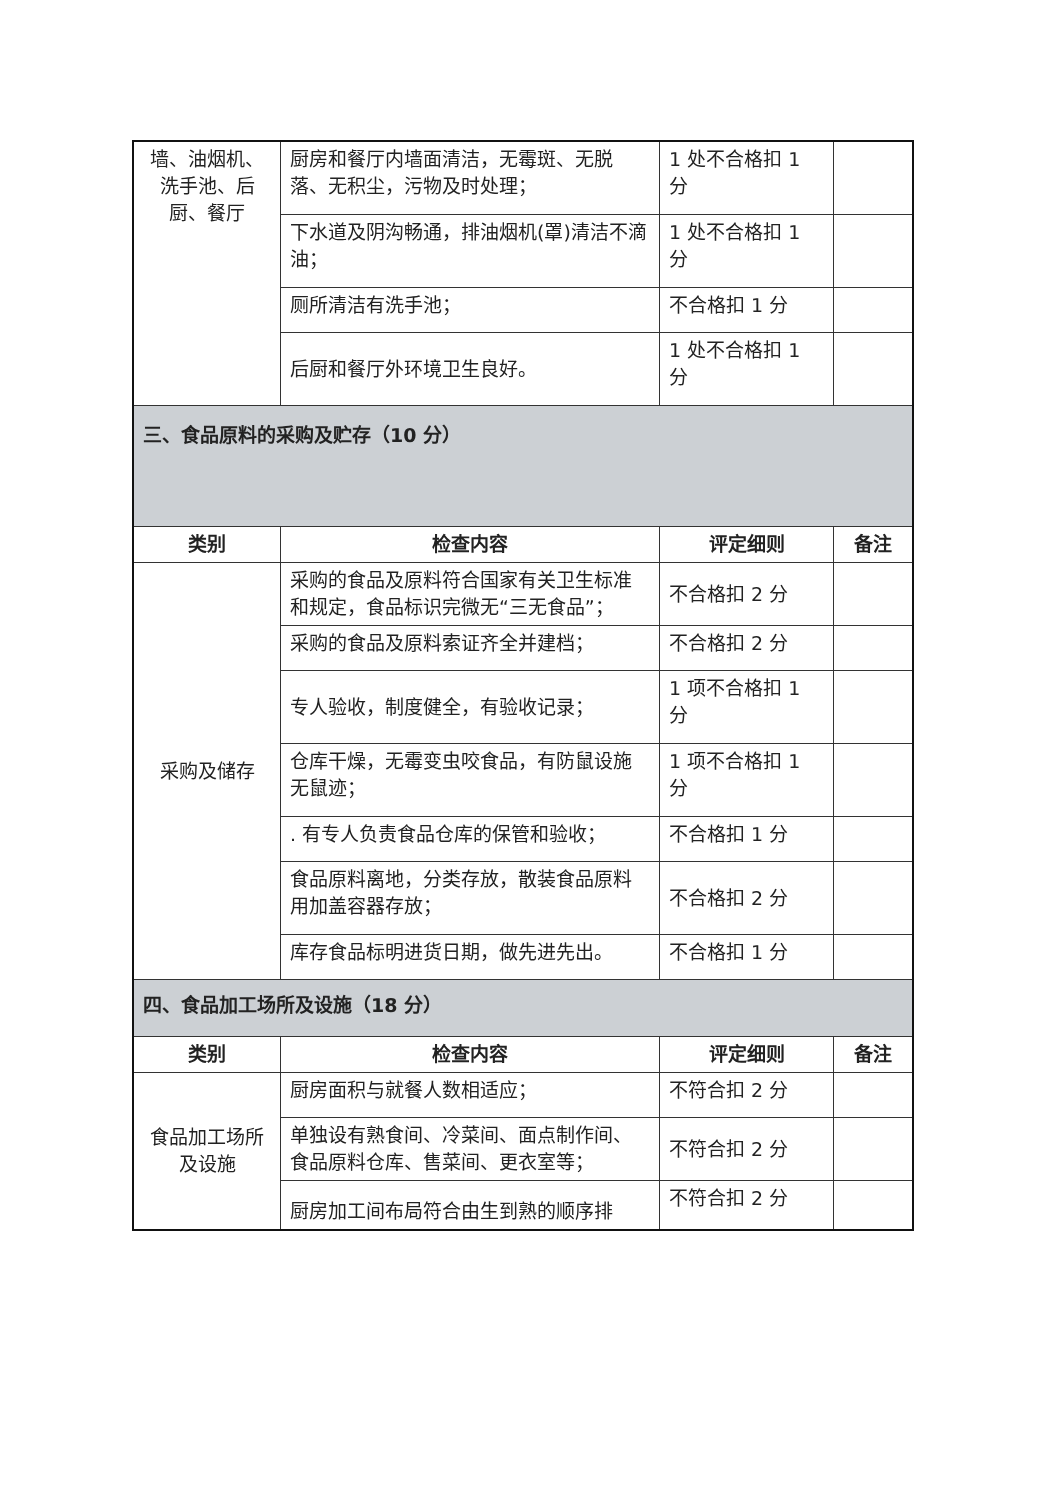| 墙、油烟机、洗手池、后厨、餐厅 | 厨房和餐厅内墙面清洁，无霉斑、无脱落、无积尘，污物及时处理； | 1 处不合格扣 1 分 | |
| | 下水道及阴沟畅通，排油烟机(罩)清洁不滴油； | 1 处不合格扣 1 分 | |
| | 厕所清洁有洗手池； | 不合格扣 1 分 | |
| | 后厨和餐厅外环境卫生良好。 | 1 处不合格扣 1 分 | |
| 三、食品原料的采购及贮存（10 分） | | | |
| 类别 | 检查内容 | 评定细则 | 备注 |
| 采购及储存 | 采购的食品及原料符合国家有关卫生标准和规定，食品标识完微无“三无食品”； | 不合格扣 2 分 | |
| | 采购的食品及原料索证齐全并建档； | 不合格扣 2 分 | |
| | 专人验收，制度健全，有验收记录； | 1 项不合格扣 1 分 | |
| | 仓库干燥，无霉变虫咬食品，有防鼠设施无鼠迹； | 1 项不合格扣 1 分 | |
| | . 有专人负责食品仓库的保管和验收； | 不合格扣 1 分 | |
| | 食品原料离地，分类存放，散装食品原料用加盖容器存放； | 不合格扣 2 分 | |
| | 库存食品标明进货日期，做先进先出。 | 不合格扣 1 分 | |
| 四、食品加工场所及设施（18 分） | | | |
| 类别 | 检查内容 | 评定细则 | 备注 |
| 食品加工场所及设施 | 厨房面积与就餐人数相适应； | 不符合扣 2 分 | |
| | 单独设有熟食间、冷菜间、面点制作间、食品原料仓库、售菜间、更衣室等； | 不符合扣 2 分 | |
| | 厨房加工间布局符合由生到熟的顺序排 | 不符合扣 2 分 | |